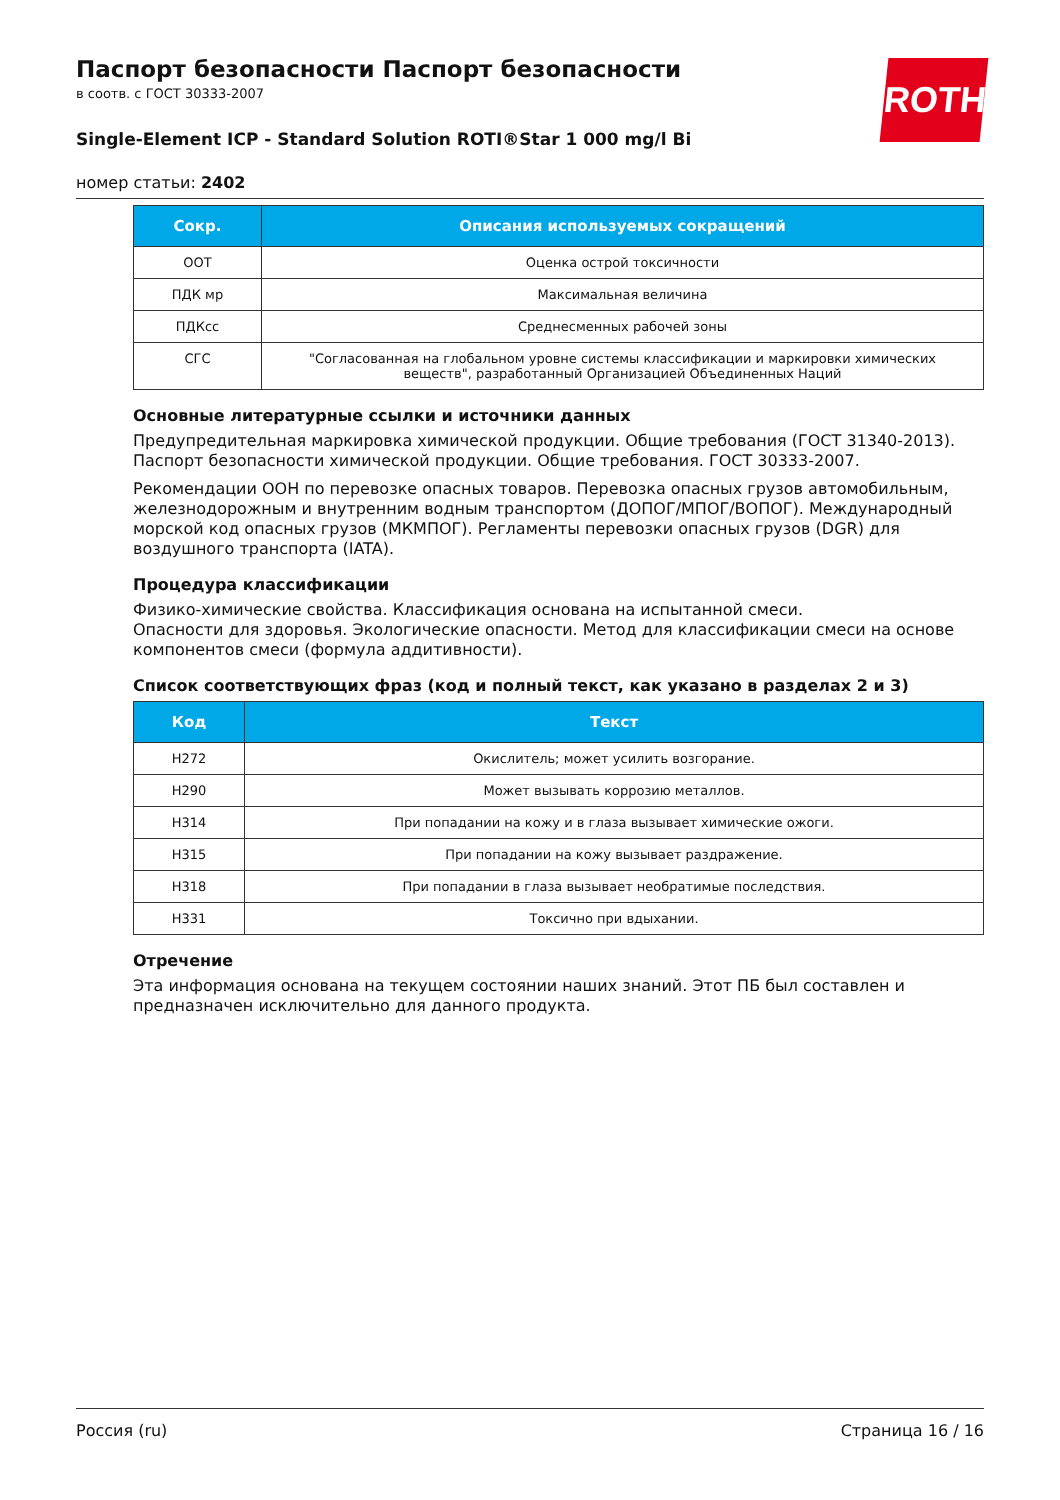ROTH
Паспорт безопасности Паспорт безопасности
в соотв. с ГОСТ 30333-2007
Single-Element ICP - Standard Solution ROTI®Star 1 000 mg/l Bi
номер статьи: 2402
| Сокр. | Описания используемых сокращений |
| --- | --- |
| ООТ | Оценка острой токсичности |
| ПДК мр | Максимальная величина |
| ПДКсс | Среднесменных рабочей зоны |
| СГС | "Согласованная на глобальном уровне системы классификации и маркировки химических веществ", разработанный Организацией Объединенных Наций |
Основные литературные ссылки и источники данных
Предупредительная маркировка химической продукции. Общие требования (ГОСТ 31340-2013). Паспорт безопасности химической продукции. Общие требования. ГОСТ 30333-2007.
Рекомендации ООН по перевозке опасных товаров. Перевозка опасных грузов автомобильным, железнодорожным и внутренним водным транспортом (ДОПОГ/МПОГ/ВОПОГ). Международный морской код опасных грузов (МКМПОГ). Регламенты перевозки опасных грузов (DGR) для воздушного транспорта (IATA).
Процедура классификации
Физико-химические свойства. Классификация основана на испытанной смеси.
Опасности для здоровья. Экологические опасности. Метод для классификации смеси на основе компонентов смеси (формула аддитивности).
Список соответствующих фраз (код и полный текст, как указано в разделах 2 и 3)
| Код | Текст |
| --- | --- |
| H272 | Окислитель; может усилить возгорание. |
| H290 | Может вызывать коррозию металлов. |
| H314 | При попадании на кожу и в глаза вызывает химические ожоги. |
| H315 | При попадании на кожу вызывает раздражение. |
| H318 | При попадании в глаза вызывает необратимые последствия. |
| H331 | Токсично при вдыхании. |
Отречение
Эта информация основана на текущем состоянии наших знаний. Этот ПБ был составлен и предназначен исключительно для данного продукта.
Россия (ru) Страница 16 / 16